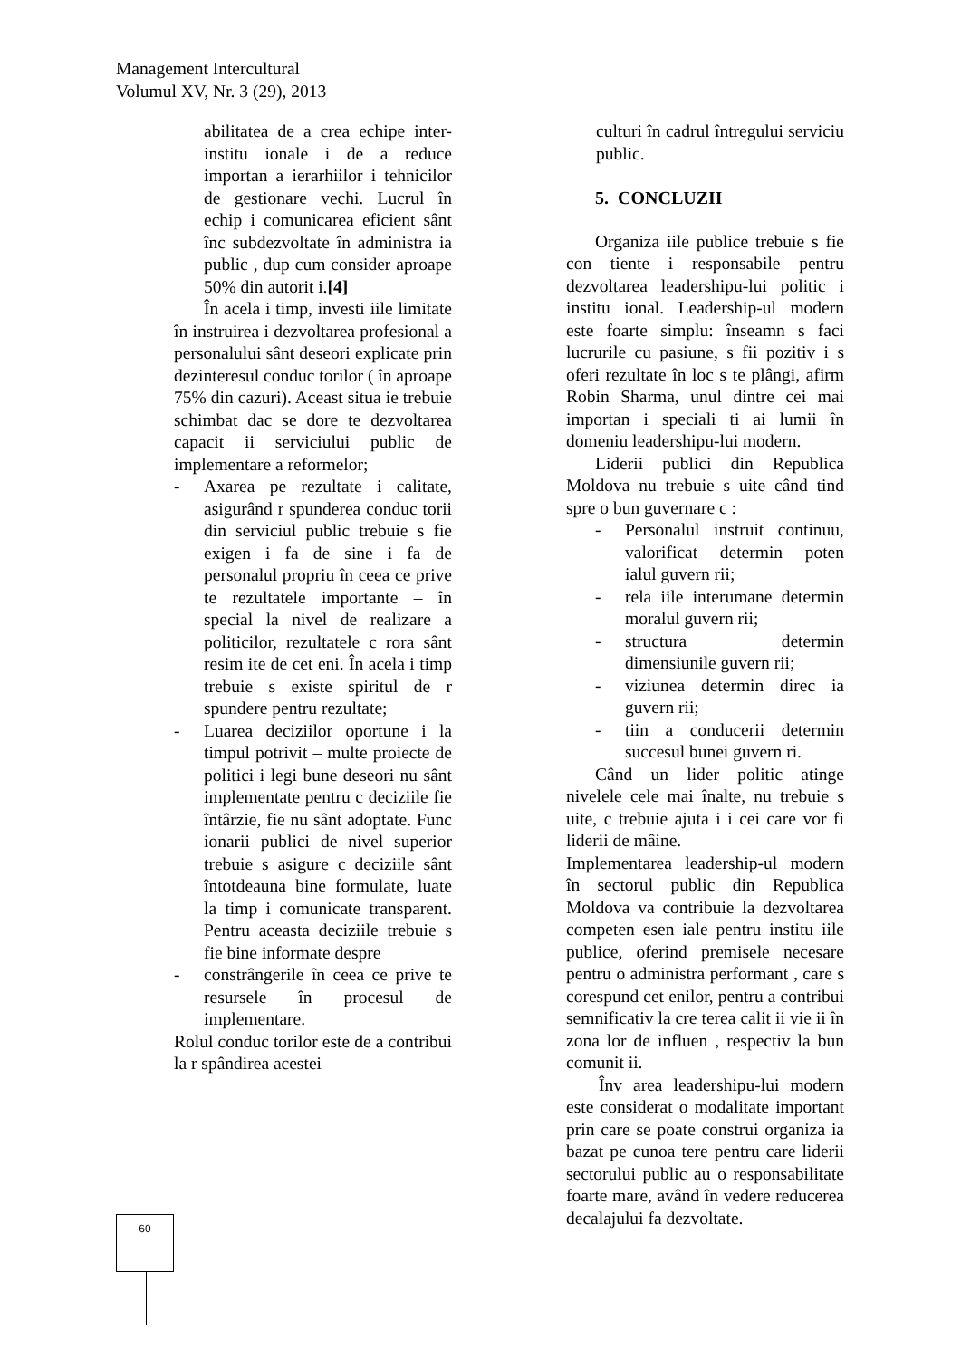Management Intercultural
Volumul XV, Nr. 3 (29), 2013
abilitatea de a crea echipe inter-institu ionale i de a reduce importan a ierarhiilor i tehnicilor de gestionare vechi. Lucrul în echip i comunicarea eficient sânt înc subdezvoltate în administra ia public , dup cum consider aproape 50% din autorit i.[4]
În acela i timp, investi iile limitate în instruirea i dezvoltarea profesional a personalului sânt deseori explicate prin dezinteresul conduc torilor ( în aproape 75% din cazuri). Aceast situa ie trebuie schimbat dac se dore te dezvoltarea capacit ii serviciului public de implementare a reformelor;
- Axarea pe rezultate i calitate, asigurând r spunderea conduc torii din serviciul public trebuie s fie exigen i fa de sine i fa de personalul propriu în ceea ce prive te rezultatele importante – în special la nivel de realizare a politicilor, rezultatele c rora sânt resim ite de cet eni. În acela i timp trebuie s existe spiritul de r spundere pentru rezultate;
- Luarea deciziilor oportune i la timpul potrivit – multe proiecte de politici i legi bune deseori nu sânt implementate pentru c deciziile fie întârzie, fie nu sânt adoptate. Func ionarii publici de nivel superior trebuie s asigure c deciziile sânt întotdeauna bine formulate, luate la timp i comunicate transparent. Pentru aceasta deciziile trebuie s fie bine informate despre
- constrângerile în ceea ce prive te resursele în procesul de implementare.
Rolul conduc torilor este de a contribui la r spândirea acestei
culturi în cadrul întregului serviciu public.
5. CONCLUZII
Organiza iile publice trebuie s fie con tiente i responsabile pentru dezvoltarea leadershipu-lui politic i institu ional. Leadership-ul modern este foarte simplu: înseamn s faci lucrurile cu pasiune, s fii pozitiv i s oferi rezultate în loc s te plângi, afirm Robin Sharma, unul dintre cei mai importan i speciali ti ai lumii în domeniu leadershipu-lui modern.
Liderii publici din Republica Moldova nu trebuie s uite când tind spre o bun guvernare c :
- Personalul instruit continuu, valorificat determin poten ialul guvern rii;
- rela iile interumane determin moralul guvern rii;
- structura determin dimensiunile guvern rii;
- viziunea determin direc ia guvern rii;
- tiin a conducerii determin succesul bunei guvern ri.
Când un lider politic atinge nivelele cele mai înalte, nu trebuie s uite, c trebuie ajuta i i cei care vor fi liderii de mâine.
Implementarea leadership-ul modern în sectorul public din Republica Moldova va contribuie la dezvoltarea competen esen iale pentru institu iile publice, oferind premisele necesare pentru o administra performant , care s corespund cet enilor, pentru a contribui semnificativ la cre terea calit ii vie ii în zona lor de influen , respectiv la bun comunit ii.
Înv area leadershipu-lui modern este considerat o modalitate important prin care se poate construi organiza ia bazat pe cunoa tere pentru care liderii sectorului public au o responsabilitate foarte mare, având în vedere reducerea decalajului fa dezvoltate.
60